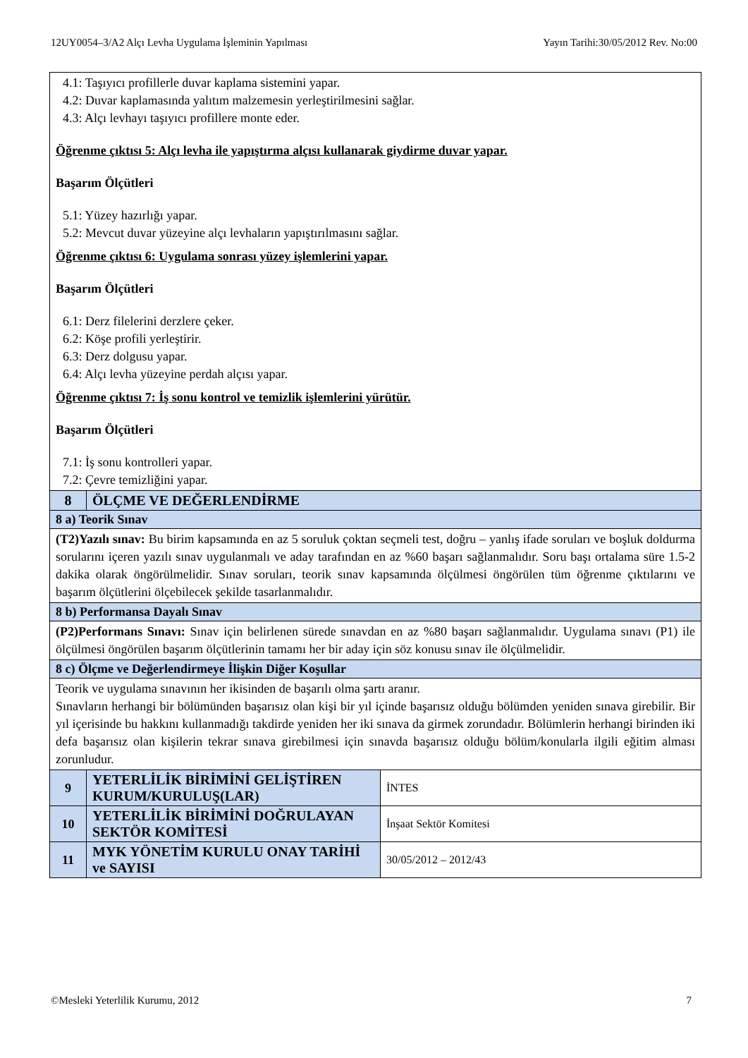12UY0054–3/A2 Alçı Levha Uygulama İşleminin Yapılması Yayın Tarihi:30/05/2012 Rev. No:00
| 4.1: Taşıyıcı profillerle duvar kaplama sistemini yapar. 4.2: Duvar kaplamasında yalıtım malzemesin yerleştirilmesini sağlar. 4.3: Alçı levhayı taşıyıcı profillere monte eder. Öğrenme çıktısı 5: Alçı levha ile yapıştırma alçısı kullanarak giydirme duvar yapar. Başarım Ölçütleri 5.1: Yüzey hazırlığı yapar. 5.2: Mevcut duvar yüzeyine alçı levhaların yapıştırılmasını sağlar. Öğrenme çıktısı 6: Uygulama sonrası yüzey işlemlerini yapar. Başarım Ölçütleri 6.1: Derz filelerini derzlere çeker. 6.2: Köşe profili yerleştirir. 6.3: Derz dolgusu yapar. 6.4: Alçı levha yüzeyine perdah alçısı yapar. Öğrenme çıktısı 7: İş sonu kontrol ve temizlik işlemlerini yürütür. Başarım Ölçütleri 7.1: İş sonu kontrolleri yapar. 7.2: Çevre temizliğini yapar. | | |
| 8 | ÖLÇME VE DEĞERLENDİRME | |
| 8 a) Teorik Sınav | | |
| (T2)Yazılı sınav: Bu birim kapsamında en az 5 soruluk çoktan seçmeli test, doğru – yanlış ifade soruları ve boşluk doldurma sorularını içeren yazılı sınav uygulanmalı ve aday tarafından en az %60 başarı sağlanmalıdır. Soru başı ortalama süre 1.5-2 dakika olarak öngörülmelidir. Sınav soruları, teorik sınav kapsamında ölçülmesi öngörülen tüm öğrenme çıktılarını ve başarım ölçütlerini ölçebilecek şekilde tasarlanmalıdır. | | |
| 8 b) Performansa Dayalı Sınav | | |
| (P2)Performans Sınavı: Sınav için belirlenen sürede sınavdan en az %80 başarı sağlanmalıdır. Uygulama sınavı (P1) ile ölçülmesi öngörülen başarım ölçütlerinin tamamı her bir aday için söz konusu sınav ile ölçülmelidir. | | |
| 8 c) Ölçme ve Değerlendirmeye İlişkin Diğer Koşullar | | |
| Teorik ve uygulama sınavının her ikisinden de başarılı olma şartı aranır. Sınavların herhangi bir bölümünden başarısız olan kişi bir yıl içinde başarısız olduğu bölümden yeniden sınava girebilir. Bir yıl içerisinde bu hakkını kullanmadığı takdirde yeniden her iki sınava da girmek zorundadır. Bölümlerin herhangi birinden iki defa başarısız olan kişilerin tekrar sınava girebilmesi için sınavda başarısız olduğu bölüm/konularla ilgili eğitim alması zorunludur. | | |
| 9 | YETERLİLİK BİRİMİNİ GELİŞTİREN KURUM/KURULUŞ(LAR) | İNTES |
| 10 | YETERLİLİK BİRİMİNİ DOĞRULAYAN SEKTÖR KOMİTESİ | İnşaat Sektör Komitesi |
| 11 | MYK YÖNETİM KURULU ONAY TARİHİ ve SAYISI | 30/05/2012 – 2012/43 |
©Mesleki Yeterlilik Kurumu, 2012 7